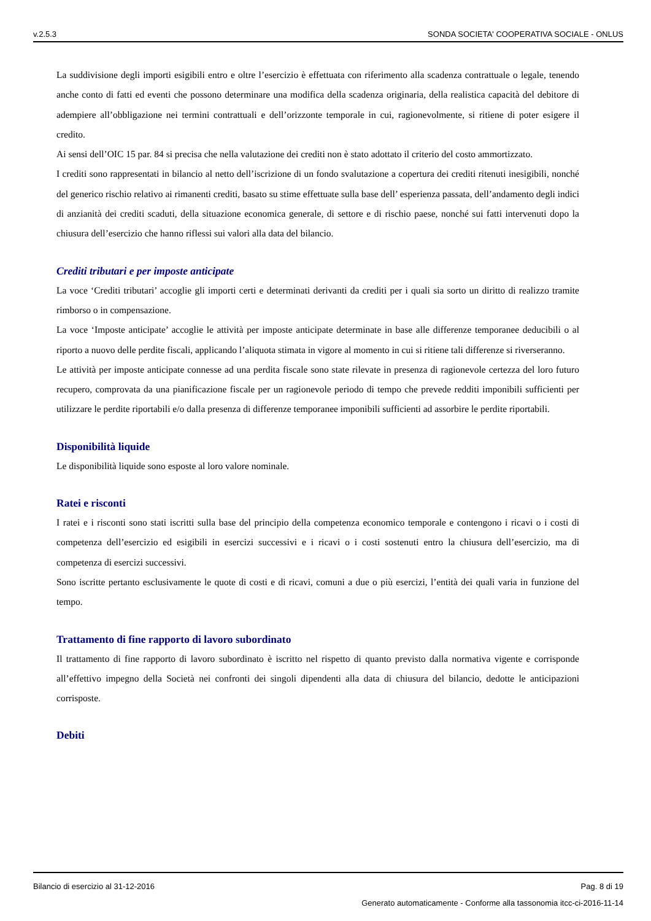v.2.5.3 SONDA SOCIETA' COOPERATIVA SOCIALE - ONLUS
La suddivisione degli importi esigibili entro e oltre l’esercizio è effettuata con riferimento alla scadenza contrattuale o legale, tenendo anche conto di fatti ed eventi che possono determinare una modifica della scadenza originaria, della realistica capacità del debitore di adempiere all’obbligazione nei termini contrattuali e dell’orizzonte temporale in cui, ragionevolmente, si ritiene di poter esigere il credito.
Ai sensi dell’OIC 15 par. 84 si precisa che nella valutazione dei crediti non è stato adottato il criterio del costo ammortizzato.
I crediti sono rappresentati in bilancio al netto dell’iscrizione di un fondo svalutazione a copertura dei crediti ritenuti inesigibili, nonché del generico rischio relativo ai rimanenti crediti, basato su stime effettuate sulla base dell’ esperienza passata, dell’andamento degli indici di anzianità dei crediti scaduti, della situazione economica generale, di settore e di rischio paese, nonché sui fatti intervenuti dopo la chiusura dell’esercizio che hanno riflessi sui valori alla data del bilancio.
Crediti tributari e per imposte anticipate
La voce ‘Crediti tributari’ accoglie gli importi certi e determinati derivanti da crediti per i quali sia sorto un diritto di realizzo tramite rimborso o in compensazione.
La voce ‘Imposte anticipate’ accoglie le attività per imposte anticipate determinate in base alle differenze temporanee deducibili o al riporto a nuovo delle perdite fiscali, applicando l’aliquota stimata in vigore al momento in cui si ritiene tali differenze si riverseranno.
Le attività per imposte anticipate connesse ad una perdita fiscale sono state rilevate in presenza di ragionevole certezza del loro futuro recupero, comprovata da una pianificazione fiscale per un ragionevole periodo di tempo che prevede redditi imponibili sufficienti per utilizzare le perdite riportabili e/o dalla presenza di differenze temporanee imponibili sufficienti ad assorbire le perdite riportabili.
Disponibilità liquide
Le disponibilità liquide sono esposte al loro valore nominale.
Ratei e risconti
I ratei e i risconti sono stati iscritti sulla base del principio della competenza economico temporale e contengono i ricavi o i costi di competenza dell’esercizio ed esigibili in esercizi successivi e i ricavi o i costi sostenuti entro la chiusura dell’esercizio, ma di competenza di esercizi successivi.
Sono iscritte pertanto esclusivamente le quote di costi e di ricavi, comuni a due o più esercizi, l’entità dei quali varia in funzione del tempo.
Trattamento di fine rapporto di lavoro subordinato
Il trattamento di fine rapporto di lavoro subordinato è iscritto nel rispetto di quanto previsto dalla normativa vigente e corrisponde all’effettivo impegno della Società nei confronti dei singoli dipendenti alla data di chiusura del bilancio, dedotte le anticipazioni corrisposte.
Debiti
Bilancio di esercizio al 31-12-2016 Pag. 8 di 19
Generato automaticamente - Conforme alla tassonomia itcc-ci-2016-11-14